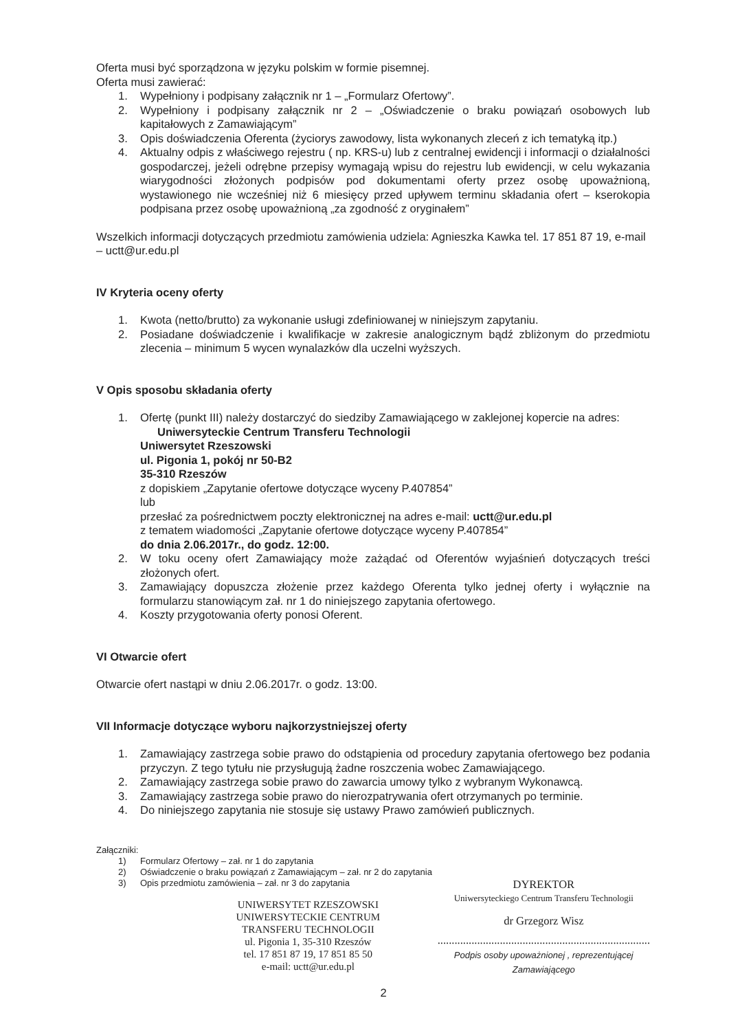Oferta musi być sporządzona w języku polskim w formie pisemnej.
Oferta musi zawierać:
1. Wypełniony i podpisany załącznik nr 1 – „Formularz Ofertowy”.
2. Wypełniony i podpisany załącznik nr 2 – „Oświadczenie o braku powiązań osobowych lub kapitałowych z Zamawiającym”
3. Opis doświadczenia Oferenta (życiorys zawodowy, lista wykonanych zleceń z ich tematyką itp.)
4. Aktualny odpis z właściwego rejestru ( np. KRS-u) lub z centralnej ewidencji i informacji o działalności gospodarczej, jeżeli odrębne przepisy wymagają wpisu do rejestru lub ewidencji, w celu wykazania wiarygodności złożonych podpisów pod dokumentami oferty przez osobę upoważnioną, wystawionego nie wcześniej niż 6 miesięcy przed upływem terminu składania ofert – kserokopia podpisana przez osobę upoważnioną „za zgodność z oryginałem”
Wszelkich informacji dotyczących przedmiotu zamówienia udziela: Agnieszka Kawka tel. 17 851 87 19, e-mail – uctt@ur.edu.pl
IV Kryteria oceny oferty
1. Kwota (netto/brutto) za wykonanie usługi zdefiniowanej w niniejszym zapytaniu.
2. Posiadane doświadczenie i kwalifikacje w zakresie analogicznym bądź zbliżonym do przedmiotu zlecenia – minimum 5 wycen wynalazków dla uczelni wyższych.
V Opis sposobu składania oferty
1. Ofertę (punkt III) należy dostarczyć do siedziby Zamawiającego w zaklejonej kopercie na adres:
Uniwersyteckie Centrum Transferu Technologii
Uniwersytet Rzeszowski
ul. Pigonia 1, pokój nr 50-B2
35-310 Rzeszów
z dopiskiem „Zapytanie ofertowe dotyczące wyceny P.407854”
lub
przesłać za pośrednictwem poczty elektronicznej na adres e-mail: uctt@ur.edu.pl
z tematem wiadomości „Zapytanie ofertowe dotyczące wyceny P.407854”
do dnia 2.06.2017r., do godz. 12:00.
2. W toku oceny ofert Zamawiający może zażądać od Oferentów wyjaśnień dotyczących treści złożonych ofert.
3. Zamawiający dopuszcza złożenie przez każdego Oferenta tylko jednej oferty i wyłącznie na formularzu stanowiącym zał. nr 1 do niniejszego zapytania ofertowego.
4. Koszty przygotowania oferty ponosi Oferent.
VI Otwarcie ofert
Otwarcie ofert nastąpi w dniu 2.06.2017r. o godz. 13:00.
VII Informacje dotyczące wyboru najkorzystniejszej oferty
1. Zamawiający zastrzega sobie prawo do odstąpienia od procedury zapytania ofertowego bez podania przyczyn. Z tego tytułu nie przysługują żadne roszczenia wobec Zamawiającego.
2. Zamawiający zastrzega sobie prawo do zawarcia umowy tylko z wybranym Wykonawcą.
3. Zamawiający zastrzega sobie prawo do nierozpatrywania ofert otrzymanych po terminie.
4. Do niniejszego zapytania nie stosuje się ustawy Prawo zamówień publicznych.
Załączniki:
1) Formularz Ofertowy – zał. nr 1 do zapytania
2) Oświadczenie o braku powiązań z Zamawiającym – zał. nr 2 do zapytania
3) Opis przedmiotu zamówienia – zał. nr 3 do zapytania
UNIWERSYTET RZESZOWSKI
UNIWERSYTECKIE CENTRUM
TRANSFERU TECHNOLOGII
ul. Pigonia 1, 35-310 Rzeszów
tel. 17 851 87 19, 17 851 85 50
e-mail: uctt@ur.edu.pl
DYREKTOR
Uniwersyteckiego Centrum Transferu Technologii
dr Grzegorz Wisz
...........................................................................
Podpis osoby upoważnionej , reprezentującej Zamawiającego
2